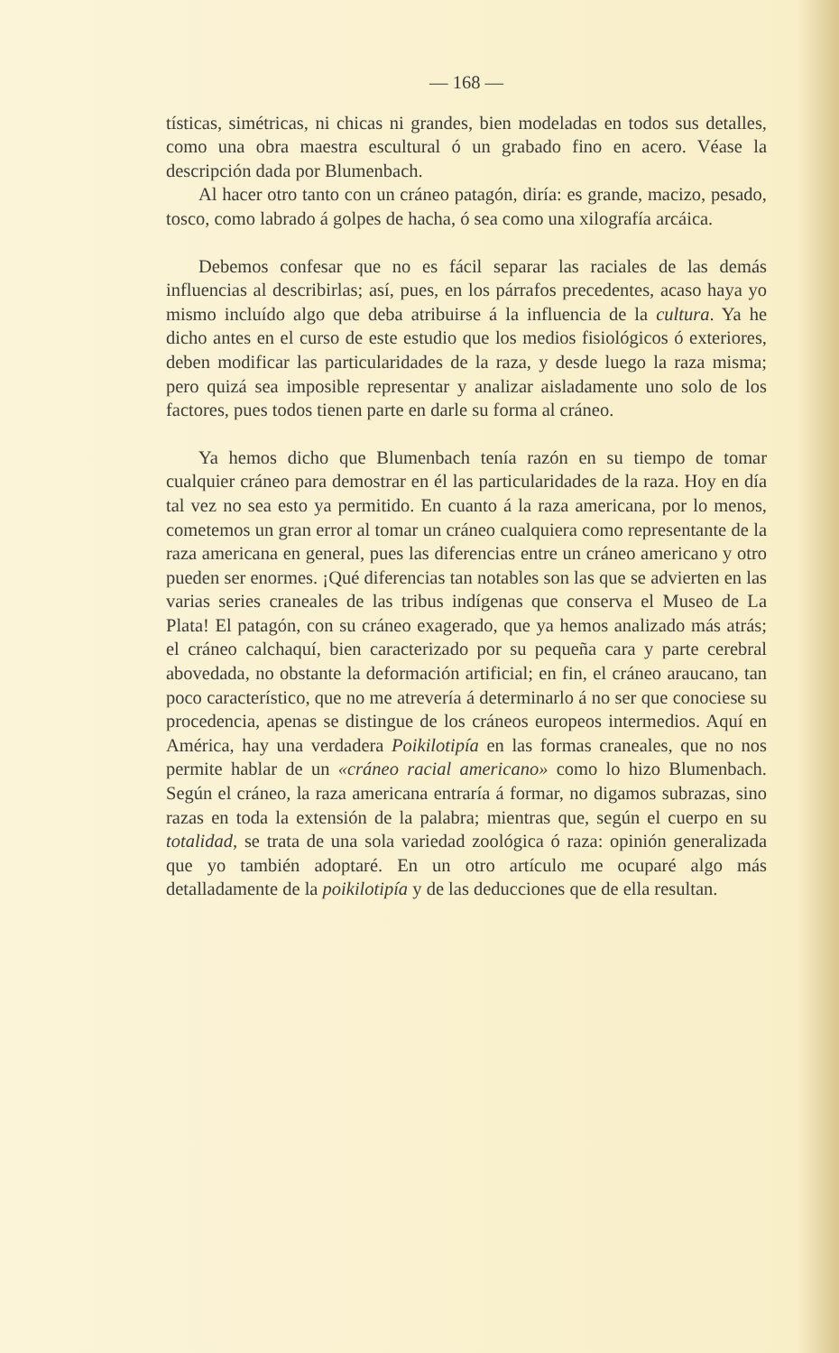— 168 —
tísticas, simétricas, ni chicas ni grandes, bien modeladas en todos sus detalles, como una obra maestra escultural ó un grabado fino en acero. Véase la descripción dada por Blumenbach.
Al hacer otro tanto con un cráneo patagón, diría: es grande, macizo, pesado, tosco, como labrado á golpes de hacha, ó sea como una xilografía arcáica.
Debemos confesar que no es fácil separar las raciales de las demás influencias al describirlas; así, pues, en los párrafos precedentes, acaso haya yo mismo incluído algo que deba atribuirse á la influencia de la cultura. Ya he dicho antes en el curso de este estudio que los medios fisiológicos ó exteriores, deben modificar las particularidades de la raza, y desde luego la raza misma; pero quizá sea imposible representar y analizar aisladamente uno solo de los factores, pues todos tienen parte en darle su forma al cráneo.
Ya hemos dicho que Blumenbach tenía razón en su tiempo de tomar cualquier cráneo para demostrar en él las particularidades de la raza. Hoy en día tal vez no sea esto ya permitido. En cuanto á la raza americana, por lo menos, cometemos un gran error al tomar un cráneo cualquiera como representante de la raza americana en general, pues las diferencias entre un cráneo americano y otro pueden ser enormes. ¡Qué diferencias tan notables son las que se advierten en las varias series craneales de las tribus indígenas que conserva el Museo de La Plata! El patagón, con su cráneo exagerado, que ya hemos analizado más atrás; el cráneo calchaquí, bien caracterizado por su pequeña cara y parte cerebral abovedada, no obstante la deformación artificial; en fin, el cráneo araucano, tan poco característico, que no me atrevería á determinarlo á no ser que conociese su procedencia, apenas se distingue de los cráneos europeos intermedios. Aquí en América, hay una verdadera Poikilotipía en las formas craneales, que no nos permite hablar de un «cráneo racial americano» como lo hizo Blumenbach. Según el cráneo, la raza americana entraría á formar, no digamos subrazas, sino razas en toda la extensión de la palabra; mientras que, según el cuerpo en su totalidad, se trata de una sola variedad zoológica ó raza: opinión generalizada que yo también adoptaré. En un otro artículo me ocuparé algo más detalladamente de la poikilotipía y de las deducciones que de ella resultan.